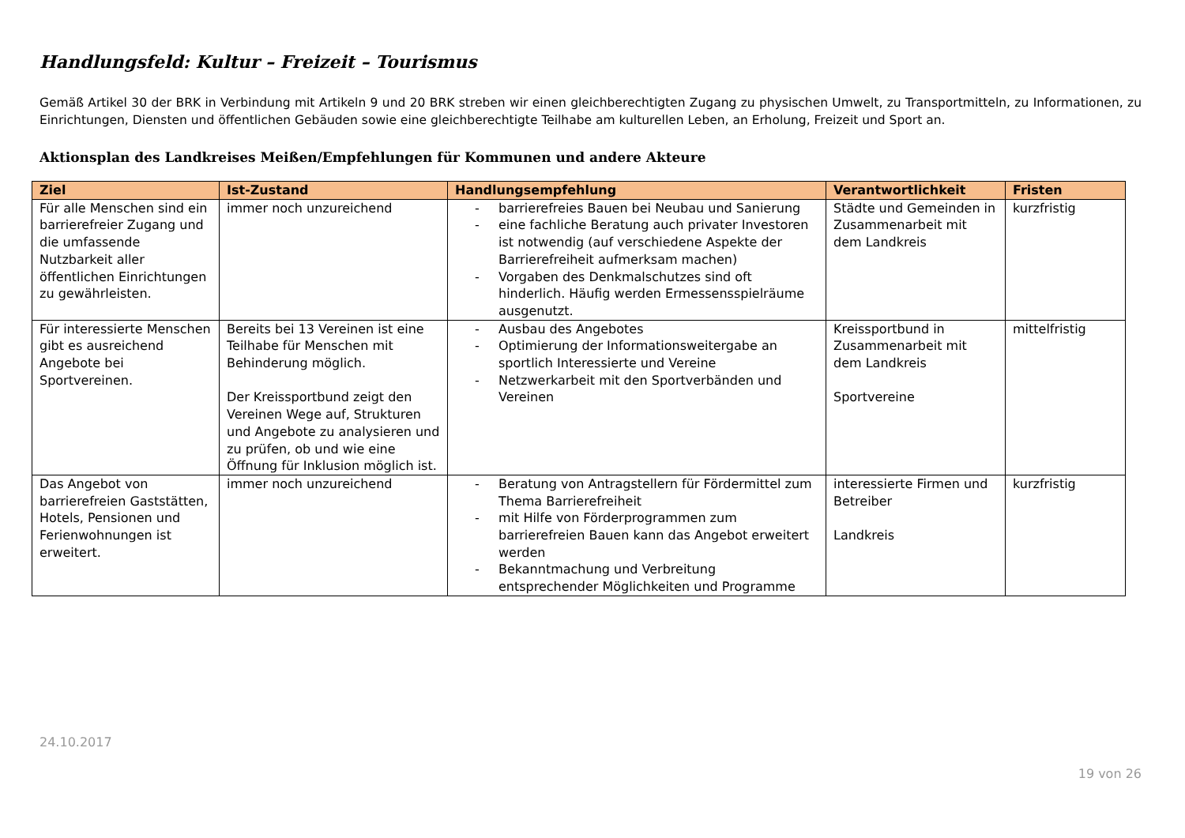Handlungsfeld: Kultur – Freizeit – Tourismus
Gemäß Artikel 30 der BRK in Verbindung mit Artikeln 9 und 20 BRK streben wir einen gleichberechtigten Zugang zu physischen Umwelt, zu Transportmitteln, zu Informationen, zu Einrichtungen, Diensten und öffentlichen Gebäuden sowie eine gleichberechtigte Teilhabe am kulturellen Leben, an Erholung, Freizeit und Sport an.
Aktionsplan des Landkreises Meißen/Empfehlungen für Kommunen und andere Akteure
| Ziel | Ist-Zustand | Handlungsempfehlung | Verantwortlichkeit | Fristen |
| --- | --- | --- | --- | --- |
| Für alle Menschen sind ein barrierefreier Zugang und die umfassende Nutzbarkeit aller öffentlichen Einrichtungen zu gewährleisten. | immer noch unzureichend | - barrierefreies Bauen bei Neubau und Sanierung - eine fachliche Beratung auch privater Investoren ist notwendig (auf verschiedene Aspekte der Barrierefreiheit aufmerksam machen) - Vorgaben des Denkmalschutzes sind oft hinderlich. Häufig werden Ermessensspielräume ausgenutzt. | Städte und Gemeinden in Zusammenarbeit mit dem Landkreis | kurzfristig |
| Für interessierte Menschen gibt es ausreichend Angebote bei Sportvereinen. | Bereits bei 13 Vereinen ist eine Teilhabe für Menschen mit Behinderung möglich. Der Kreissportbund zeigt den Vereinen Wege auf, Strukturen und Angebote zu analysieren und zu prüfen, ob und wie eine Öffnung für Inklusion möglich ist. | - Ausbau des Angebotes - Optimierung der Informationsweitergabe an sportlich Interessierte und Vereine - Netzwerkarbeit mit den Sportverbänden und Vereinen | Kreissportbund in Zusammenarbeit mit dem Landkreis Sportvereine | mittelfristig |
| Das Angebot von barrierefreien Gaststätten, Hotels, Pensionen und Ferienwohnungen ist erweitert. | immer noch unzureichend | - Beratung von Antragstellern für Fördermittel zum Thema Barrierefreiheit - mit Hilfe von Förderprogrammen zum barrierefreien Bauen kann das Angebot erweitert werden - Bekanntmachung und Verbreitung entsprechender Möglichkeiten und Programme | interessierte Firmen und Betreiber Landkreis | kurzfristig |
24.10.2017
19 von 26